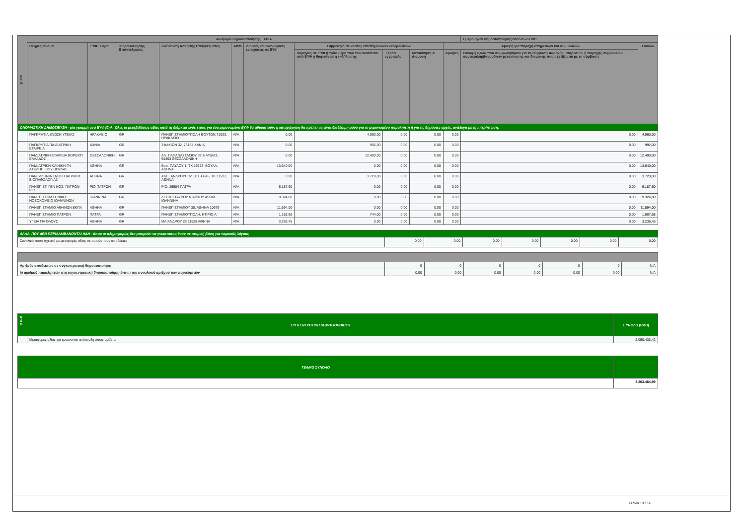| Ε Υ Φ | Αναφορά Δημοσιοποίησης EFPIA | | | | | | | | | | Ημερομηνία Δημοσιοποίησης2022-05-23 V01 | |
| --- | --- | --- | --- | --- | --- | --- | --- | --- | --- | --- | --- | --- |
| | Πλήρες Όνομα | ΕΥΦ: Έδρα | Χώρα Άσκησης Επαγγέλματος | Διεύθυνση Άσκησης Επαγγέλματος | ΑΦΜ | Δωρεές και οικονομικές ενισχύσεις σε ΕΥΦ | Συμμετοχή σε κόστος επιστημονικών εκδηλώσεων | | | Αμοιβή για παροχή υπηρεσιών και συμβουλών | | Σύνολο |
| | | | | | | | Χορηγίες σε ΕΥΦ ή τρίτα μέρη που του ανατίθεται από ΕΥΦ η διοργάνωση εκδήλωσης | Έξοδα εγγραφής | Μετακίνηση & Διαμονή | Αμοιβές | Συναφή έξοδα που συμφωνήθηκαν για τη σύμβαση παροχής υπηρεσιών ή παροχής συμβουλών, συμπεριλαμβανομένων μετακίνησης και διαμονής που σχετίζονται με τη σύμβαση | |
| ΟΝΟΜΑΣΤΙΚΗ ΔΗΜΟΣΙΕΥΣΗ - μία γραμμή ανά ΕΥΦ (δηλ. Όλες οι μεταβιβάσεις αξίας κατά τη διάρκεια ενός έτους για ένα μεμονωμένο ΕΥΦ θα αθροιστούν: η καταχώρηση θα πρέπει να είναι διαθέσιμη μόνο για το μεμονωμένο παραλήπτη ή για τις δημόσιες αρχές, ανάλογα με την περίπτωση. | | | | | | | | | | | | |
| | ΠΑΓΚΡΗΤΙΑ ΕΝΩΣΗ ΥΓΕΙΑΣ | ΗΡΑΚΛΕΙΟ | GR | ΠΑΝΕΠΙΣΤΗΜΙΟΥΠΟΛΗ ΒΟΥΤΩΝ,71003, ΗΡΑΚΛΕΙΟ | N/A | 0.00 | 4.960,00 | 0.00 | 0.00 | 0.00 | 0.00 | 4.960,00 |
| | ΠΑΓΚΡΗΤΙΑ ΠΑΙΔΙΑΤΡΙΚΗ ΕΤΑΙΡΕΙΑ | ΧΑΝΙΑ | GR | ΣΦΑΚΙΩΝ 32, 73134 ΧΑΝΙΑ | N/A | 0.00 | 992,00 | 0.00 | 0.00 | 0.00 | 0.00 | 992,00 |
| | ΠΑΙΔΙΑΤΡΙΚΗ ΕΤΑΙΡΕΙΑ ΒΟΡΕΙΟΥ ΕΛΛΑΔΟΣ | ΘΕΣΣΑΛΟΝΙΚΗ | GR | ΑΛ. ΠΑΠΑΝΑΣΤΑΣΙΟΥ 37 & ΛΥΔΙΑΣ, 54453 ΘΕΣΣΑΛΟΝΙΚΗ | N/A | 0.00 | 12.400,00 | 0.00 | 0.00 | 0.00 | 0.00 | 12.400,00 |
| | ΠΑΙΔΙΑΤΡΙΚΗ ΚΛΙΝΙΚΗ ΓΝ ΑΣΚΛΗΠΙΕΙΟΥ ΒΟΥΛΑΣ | ΑΘΗΝΑ | GR | Βασ. ΠΑΥΛΟΥ 1, ΤΚ 16673, ΒΟΥΛΑ, ΑΘΗΝΑ | N/A | 13.640,00 | 0.00 | 0.00 | 0.00 | 0.00 | 0.00 | 13.640,00 |
| | ΠΑΝΕΛΛΗΝΙΑ ΕΝΩΣΗ ΙΑΤΡΙΚΗΣ ΒΙΟΠΑΘΟΛΟΓΙΑΣ | ΑΘΗΝΑ | GR | ΑΛΕΞΑΝΔΡΟΥΠΟΛΕΩΣ 41-45, ΤΚ 11527, ΑΘΗΝΑ | N/A | 0.00 | 3.720,00 | 0.00 | 0.00 | 0.00 | 0.00 | 3.720,00 |
| | ΠΑΝΕΠΙΣΤ. ΓΕΝ ΝΟΣ. ΠΑΤΡΩΝ-ΡΙΟ | ΡΙΟ ΠΑΤΡΩΝ | GR | ΡΙΟ, 26504 ΠΑΤΡΑ | N/A | 6.187,60 | 0.00 | 0.00 | 0.00 | 0.00 | 0.00 | 6.187,60 |
| | ΠΑΝΕΠΙΣΤΗΜ ΓΕΝΙΚΟ ΝΟΣΟΚΟΜΕΙΟ ΙΩΑΝΝΙΝΩΝ | ΙΩΑΝΝΙΝΑ | GR | ΛΕΩΦ ΣΤΑΥΡΟΥ ΝΙΑΡΧΟΥ 45500 ΙΩΑΝΝΙΝΑ | N/A | 9.324,80 | 0.00 | 0.00 | 0.00 | 0.00 | 0.00 | 9.324,80 |
| | ΠΑΝΕΠΙΣΤΗΜΙΟ ΑΘΗΝΩΝ ΕΚΠΑ | ΑΘΗΝΑ | GR | ΠΑΝΕΠΙΣΤΗΜΙΟΥ 30, ΑΘΗΝΑ 10679 | N/A | 11.594,00 | 0.00 | 0.00 | 0.00 | 0.00 | 0.00 | 11.594,00 |
| | ΠΑΝΕΠΙΣΤΗΜΙΟ ΠΑΤΡΩΝ | ΠΑΤΡΑ | GR | ΠΑΝΕΠΙΣΤΗΜΙΟΥΠΟΛΗ, ΚΤΙΡΙΟ Α΄ | N/A | 1.163,68 | 744,00 | 0.00 | 0.00 | 0.00 | 0.00 | 1.907,68 |
| | ΥΓΕΙΑ ΓΙΑ ΟΛΟΥΣ | ΑΘΗΝΑ | GR | ΜΑΙΑΝΔΡΟΥ 23 11528 ΑΘΗΝΑ | N/A | 3.236,45 | 0.00 | 0.00 | 0.00 | 0.00 | 0.00 | 3.236,45 |
| ΑΛΛΑ, ΠΟΥ ΔΕΝ ΠΕΡΙΛΑΜΒΑΝΟΝΤΑΙ ΗΔΗ - όπου οι πληροφορίες δεν μπορούν να γνωστοποιηθούν σε ατομική βάση για νομικούς λόγους | | | | | | | |
| Συνολικό ποσό σχετικό με μεταφορές αξίας σε αυτούς τους αποδέκτες | 0.00 | 0.00 | 0,00 | 0,00 | 0.00 | 0.00 | 0.00 |
| Αριθμός αποδεκτών σε συγκεντρωτική δημοσιοποίηση | 0 | 0 | 0 | 0 | 0 | 0 | N/A |
| % αριθμού παραληπτών στη συγκεντρωτική δημοσιοποίηση έναντι του συνολικού αριθμού των παραληπτών | 0,00 | 0,00 | 0,00 | 0,00 | 0.00 | 0,00 | N/A |
| R & D | ΣΥΓΚΕΝΤΡΩΤΙΚΗ ΔΗΜΟΣΙΟΠΟΙΗΣΗ | Σ΄ΥΝΟΛΟ (R&D) |
| | Μεταφορές αξίας για έρευνα και ανάπτυξη όπως ορίζεται | 2.050.433,42 |
| ΤΕΛΙΚΟ ΣΥΝΟΛΟ | |
| | 3.263.464,99 |
Σελίδα 13 / 14